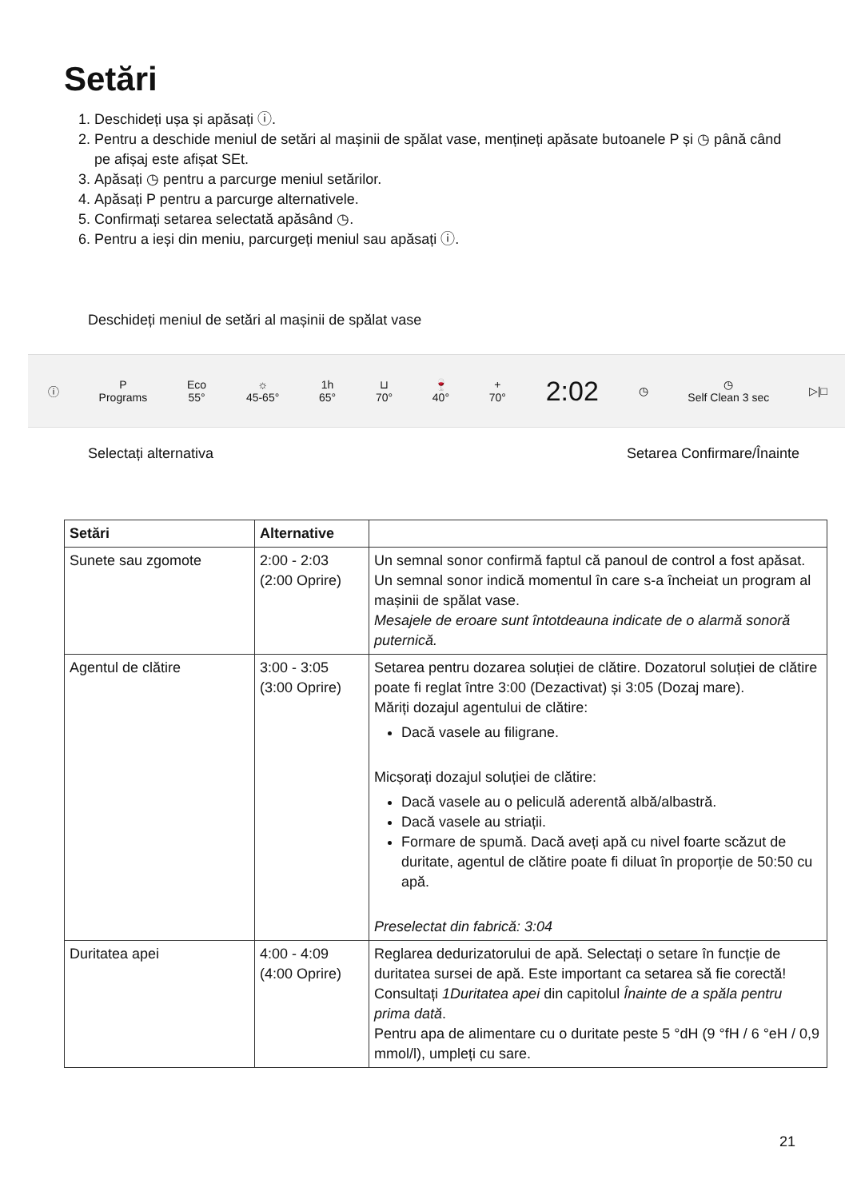Setări
1. Deschideți ușa și apăsați ⓘ.
2. Pentru a deschide meniul de setări al mașinii de spălat vase, mențineți apăsate butoanele P și ◷ până când pe afișaj este afișat SEt.
3. Apăsați ◷ pentru a parcurge meniul setărilor.
4. Apăsați P pentru a parcurge alternativele.
5. Confirmați setarea selectată apăsând ◷.
6. Pentru a ieși din meniu, parcurgeți meniul sau apăsați ⓘ.
Deschideți meniul de setări al mașinii de spălat vase
ⓘ P
Programs Eco
55° ☼
45-65° 1h
65° ⊔
70° 🍷
40° +
70° 2:02 ◷ ◷
Self Clean 3 sec ▷|□
Selectați alternativa Setarea Confirmare/Înainte
| Setări | Alternative | |
| --- | --- | --- |
| Sunete sau zgomote | 2:00 - 2:03 (2:00 Oprire) | Un semnal sonor confirmă faptul că panoul de control a fost apăsat. Un semnal sonor indică momentul în care s-a încheiat un program al mașinii de spălat vase. Mesajele de eroare sunt întotdeauna indicate de o alarmă sonoră puternică. |
| Agentul de clătire | 3:00 - 3:05 (3:00 Oprire) | Setarea pentru dozarea soluției de clătire. Dozatorul soluției de clătire poate fi reglat între 3:00 (Dezactivat) și 3:05 (Dozaj mare). Măriți dozajul agentului de clătire: Dacă vasele au filigrane. Micșorați dozajul soluției de clătire: Dacă vasele au o peliculă aderentă albă/albastră. Dacă vasele au striații. Formare de spumă. Dacă aveți apă cu nivel foarte scăzut de duritate, agentul de clătire poate fi diluat în proporție de 50:50 cu apă. Preselectat din fabrică: 3:04 |
| Duritatea apei | 4:00 - 4:09 (4:00 Oprire) | Reglarea dedurizatorului de apă. Selectați o setare în funcție de duritatea sursei de apă. Este important ca setarea să fie corectă! Consultați 1Duritatea apei din capitolul Înainte de a spăla pentru prima dată . Pentru apa de alimentare cu o duritate peste 5 °dH (9 °fH / 6 °eH / 0,9 mmol/l), umpleți cu sare. |
21